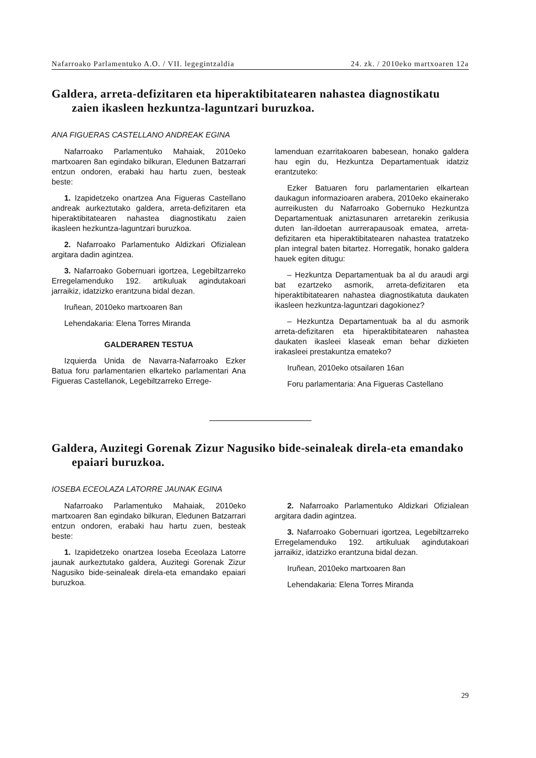Nafarroako Parlamentuko A.O. / VII. legegintzaldia 24. zk. / 2010eko martxoaren 12a
Galdera, arreta-defizitaren eta hiperaktibitatearen nahastea diagnostikatu zaien ikasleen hezkuntza-laguntzari buruzkoa.
ANA FIGUERAS CASTELLANO ANDREAK EGINA
Nafarroako Parlamentuko Mahaiak, 2010eko martxoaren 8an egindako bilkuran, Eledunen Batzarrari entzun ondoren, erabaki hau hartu zuen, besteak beste:
1. Izapidetzeko onartzea Ana Figueras Castellano andreak aurkeztutako galdera, arreta-defizitaren eta hiperaktibitatearen nahastea diagnostikatu zaien ikasleen hezkuntza-laguntzari buruzkoa.
2. Nafarroako Parlamentuko Aldizkari Ofizialean argitara dadin agintzea.
3. Nafarroako Gobernuari igortzea, Legebiltzarreko Erregelamenduko 192. artikuluak agindutakoari jarraikiz, idatzizko erantzuna bidal dezan.
Iruñean, 2010eko martxoaren 8an
Lehendakaria: Elena Torres Miranda
GALDERAREN TESTUA
Izquierda Unida de Navarra-Nafarroako Ezker Batua foru parlamentarien elkarteko parlamentari Ana Figueras Castellanok, Legebiltzarreko Errege-
lamenduan ezarritakoaren babesean, honako galdera hau egin du, Hezkuntza Departamentuak idatziz erantzuteko:
Ezker Batuaren foru parlamentarien elkartean daukagun informazioaren arabera, 2010eko ekainerako aurreikusten du Nafarroako Gobernuko Hezkuntza Departamentuak aniztasunaren arretarekin zerikusia duten lan-ildoetan aurrerapausoak ematea, arreta-defizitaren eta hiperaktibitatearen nahastea tratatzeko plan integral baten bitartez. Horregatik, honako galdera hauek egiten ditugu:
– Hezkuntza Departamentuak ba al du araudi argi bat ezartzeko asmorik, arreta-defizitaren eta hiperaktibitatearen nahastea diagnostikatuta daukaten ikasleen hezkuntza-laguntzari dagokionez?
– Hezkuntza Departamentuak ba al du asmorik arreta-defizitaren eta hiperaktibitatearen nahastea daukaten ikasleei klaseak eman behar dizkieten irakasleei prestakuntza emateko?
Iruñean, 2010eko otsailaren 16an
Foru parlamentaria: Ana Figueras Castellano
Galdera, Auzitegi Gorenak Zizur Nagusiko bide-seinaleak direla-eta emandako epaiari buruzkoa.
IOSEBA ECEOLAZA LATORRE JAUNAK EGINA
Nafarroako Parlamentuko Mahaiak, 2010eko martxoaren 8an egindako bilkuran, Eledunen Batzarrari entzun ondoren, erabaki hau hartu zuen, besteak beste:
1. Izapidetzeko onartzea Ioseba Eceolaza Latorre jaunak aurkeztutako galdera, Auzitegi Gorenak Zizur Nagusiko bide-seinaleak direla-eta emandako epaiari buruzkoa.
2. Nafarroako Parlamentuko Aldizkari Ofizialean argitara dadin agintzea.
3. Nafarroako Gobernuari igortzea, Legebiltzarreko Erregelamenduko 192. artikuluak agindutakoari jarraikiz, idatzizko erantzuna bidal dezan.
Iruñean, 2010eko martxoaren 8an
Lehendakaria: Elena Torres Miranda
29